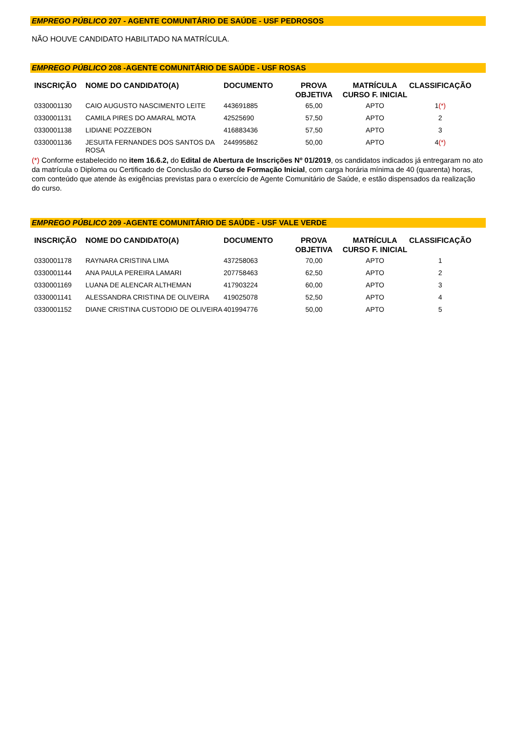EMPREGO PÚBLICO 207 - AGENTE COMUNITÁRIO DE SAÚDE - USF PEDROSOS
NÃO HOUVE CANDIDATO HABILITADO NA MATRÍCULA.
EMPREGO PÚBLICO 208 -AGENTE COMUNITÁRIO DE SAÚDE - USF ROSAS
| INSCRIÇÃO | NOME DO CANDIDATO(A) | DOCUMENTO | PROVA OBJETIVA | MATRÍCULA CURSO F. INICIAL | CLASSIFICAÇÃO |
| --- | --- | --- | --- | --- | --- |
| 0330001130 | CAIO AUGUSTO NASCIMENTO LEITE | 443691885 | 65,00 | APTO | 1 (*) |
| 0330001131 | CAMILA PIRES DO AMARAL MOTA | 42525690 | 57,50 | APTO | 2 |
| 0330001138 | LIDIANE POZZEBON | 416883436 | 57,50 | APTO | 3 |
| 0330001136 | JESUITA FERNANDES DOS SANTOS DA ROSA | 244995862 | 50,00 | APTO | 4 (*) |
(*) Conforme estabelecido no item 16.6.2, do Edital de Abertura de Inscrições Nº 01/2019, os candidatos indicados já entregaram no ato da matrícula o Diploma ou Certificado de Conclusão do Curso de Formação Inicial, com carga horária mínima de 40 (quarenta) horas, com conteúdo que atende às exigências previstas para o exercício de Agente Comunitário de Saúde, e estão dispensados da realização do curso.
EMPREGO PÚBLICO 209 -AGENTE COMUNITÁRIO DE SAÚDE - USF VALE VERDE
| INSCRIÇÃO | NOME DO CANDIDATO(A) | DOCUMENTO | PROVA OBJETIVA | MATRÍCULA CURSO F. INICIAL | CLASSIFICAÇÃO |
| --- | --- | --- | --- | --- | --- |
| 0330001178 | RAYNARA CRISTINA LIMA | 437258063 | 70,00 | APTO | 1 |
| 0330001144 | ANA PAULA PEREIRA LAMARI | 207758463 | 62,50 | APTO | 2 |
| 0330001169 | LUANA DE ALENCAR ALTHEMAN | 417903224 | 60,00 | APTO | 3 |
| 0330001141 | ALESSANDRA CRISTINA DE OLIVEIRA | 419025078 | 52,50 | APTO | 4 |
| 0330001152 | DIANE CRISTINA CUSTODIO DE OLIVEIRA | 401994776 | 50,00 | APTO | 5 |